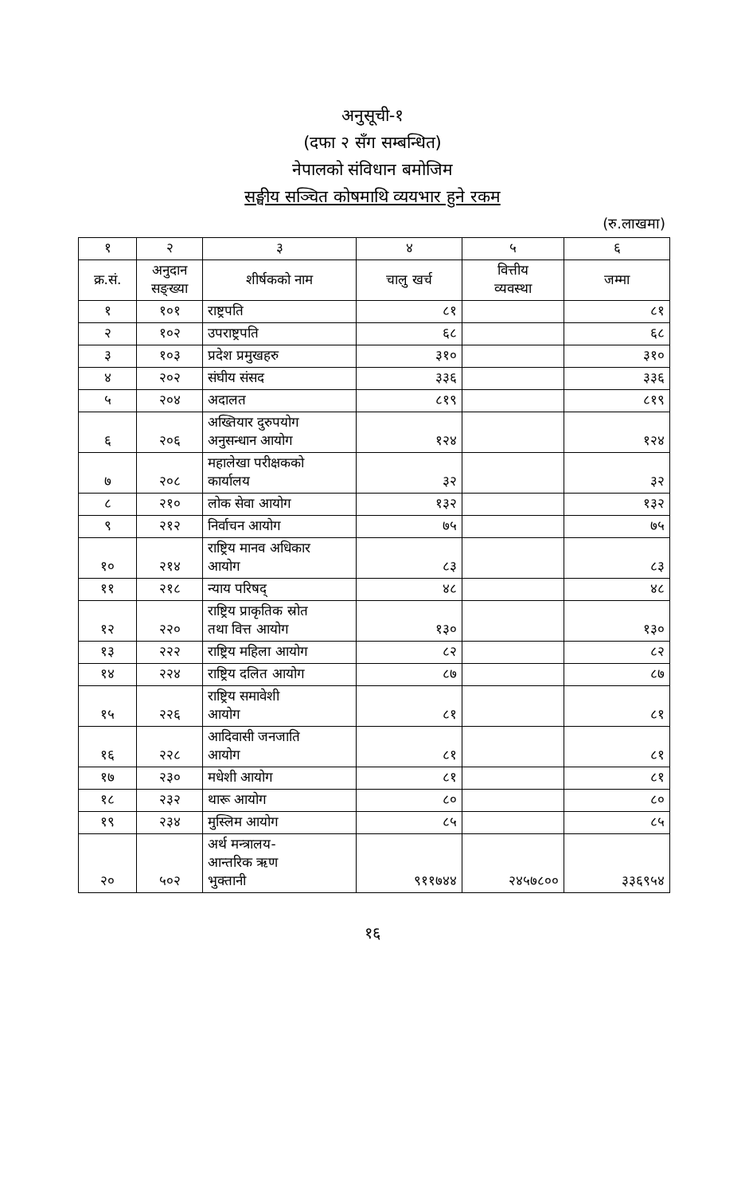अनुसूची-१
(दफा २ सँग सम्बन्धित)
नेपालको संविधान बमोजिम
सङ्घीय सञ्चित कोषमाथि व्ययभार हुने रकम
(रु.लाखमा)
| १ | २ | ३ | ४ | ५ | ६ |
| --- | --- | --- | --- | --- | --- |
| क्र.सं. | अनुदान सङ्ख्या | शीर्षकको नाम | चालु खर्च | वित्तीय व्यवस्था | जम्मा |
| १ | १०१ | राष्ट्रपति | ८१ | | ८१ |
| २ | १०२ | उपराष्ट्रपति | ६८ | | ६८ |
| ३ | १०३ | प्रदेश प्रमुखहरु | ३१० | | ३१० |
| ४ | २०२ | संघीय संसद | ३३६ | | ३३६ |
| ५ | २०४ | अदालत | ८१९ | | ८१९ |
| ६ | २०६ | अख्तियार दुरुपयोग अनुसन्धान आयोग | १२४ | | १२४ |
| ७ | २०८ | महालेखा परीक्षकको कार्यालय | ३२ | | ३२ |
| ८ | २१० | लोक सेवा आयोग | १३२ | | १३२ |
| ९ | २१२ | निर्वाचन आयोग | ७५ | | ७५ |
| १० | २१४ | राष्ट्रिय मानव अधिकार आयोग | ८३ | | ८३ |
| ११ | २१८ | न्याय परिषद् | ४८ | | ४८ |
| १२ | २२० | राष्ट्रिय प्राकृतिक स्रोत तथा वित्त आयोग | १३० | | १३० |
| १३ | २२२ | राष्ट्रिय महिला आयोग | ८२ | | ८२ |
| १४ | २२४ | राष्ट्रिय दलित आयोग | ८७ | | ८७ |
| १५ | २२६ | राष्ट्रिय समावेशी आयोग | ८१ | | ८१ |
| १६ | २२८ | आदिवासी जनजाति आयोग | ८१ | | ८१ |
| १७ | २३० | मधेशी आयोग | ८१ | | ८१ |
| १८ | २३२ | थारू आयोग | ८० | | ८० |
| १९ | २३४ | मुस्लिम आयोग | ८५ | | ८५ |
| २० | ५०२ | अर्थ मन्त्रालय- आन्तरिक ऋण भुक्तानी | ९११७४४ | २४५७८०० | ३३६९५४ |
१६